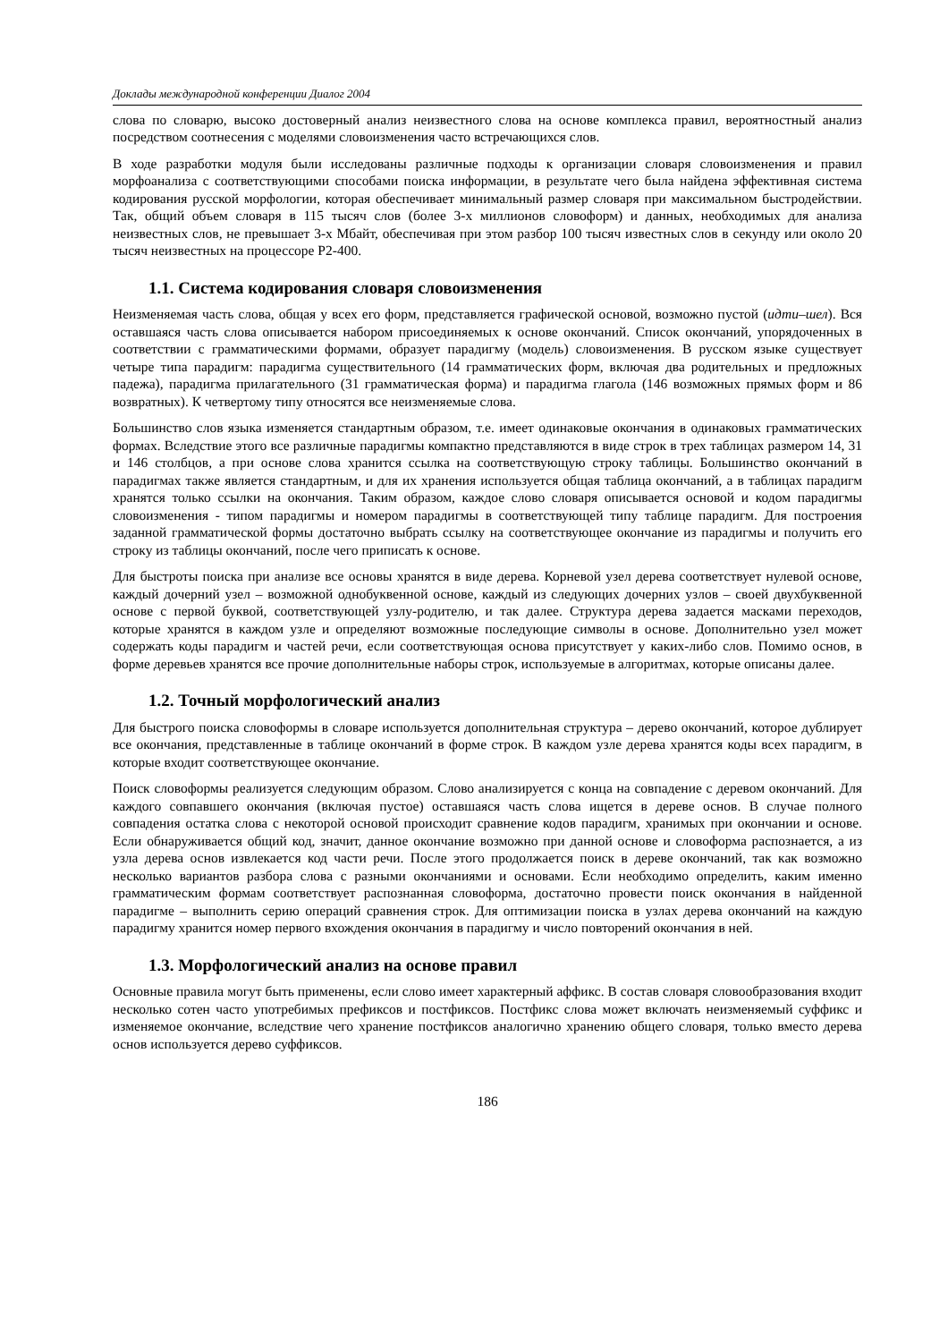Доклады международной конференции Диалог 2004
слова по словарю, высоко достоверный анализ неизвестного слова на основе комплекса правил, вероятностный анализ посредством соотнесения с моделями словоизменения часто встречающихся слов.
В ходе разработки модуля были исследованы различные подходы к организации словаря словоизменения и правил морфоанализа с соответствующими способами поиска информации, в результате чего была найдена эффективная система кодирования русской морфологии, которая обеспечивает минимальный размер словаря при максимальном быстродействии. Так, общий объем словаря в 115 тысяч слов (более 3-х миллионов словоформ) и данных, необходимых для анализа неизвестных слов, не превышает 3-х Мбайт, обеспечивая при этом разбор 100 тысяч известных слов в секунду или около 20 тысяч неизвестных на процессоре P2-400.
1.1. Система кодирования словаря словоизменения
Неизменяемая часть слова, общая у всех его форм, представляется графической основой, возможно пустой (идти–шел). Вся оставшаяся часть слова описывается набором присоединяемых к основе окончаний. Список окончаний, упорядоченных в соответствии с грамматическими формами, образует парадигму (модель) словоизменения. В русском языке существует четыре типа парадигм: парадигма существительного (14 грамматических форм, включая два родительных и предложных падежа), парадигма прилагательного (31 грамматическая форма) и парадигма глагола (146 возможных прямых форм и 86 возвратных). К четвертому типу относятся все неизменяемые слова.
Большинство слов языка изменяется стандартным образом, т.е. имеет одинаковые окончания в одинаковых грамматических формах. Вследствие этого все различные парадигмы компактно представляются в виде строк в трех таблицах размером 14, 31 и 146 столбцов, а при основе слова хранится ссылка на соответствующую строку таблицы. Большинство окончаний в парадигмах также является стандартным, и для их хранения используется общая таблица окончаний, а в таблицах парадигм хранятся только ссылки на окончания. Таким образом, каждое слово словаря описывается основой и кодом парадигмы словоизменения - типом парадигмы и номером парадигмы в соответствующей типу таблице парадигм. Для построения заданной грамматической формы достаточно выбрать ссылку на соответствующее окончание из парадигмы и получить его строку из таблицы окончаний, после чего приписать к основе.
Для быстроты поиска при анализе все основы хранятся в виде дерева. Корневой узел дерева соответствует нулевой основе, каждый дочерний узел – возможной однобуквенной основе, каждый из следующих дочерних узлов – своей двухбуквенной основе с первой буквой, соответствующей узлу-родителю, и так далее. Структура дерева задается масками переходов, которые хранятся в каждом узле и определяют возможные последующие символы в основе. Дополнительно узел может содержать коды парадигм и частей речи, если соответствующая основа присутствует у каких-либо слов. Помимо основ, в форме деревьев хранятся все прочие дополнительные наборы строк, используемые в алгоритмах, которые описаны далее.
1.2. Точный морфологический анализ
Для быстрого поиска словоформы в словаре используется дополнительная структура – дерево окончаний, которое дублирует все окончания, представленные в таблице окончаний в форме строк. В каждом узле дерева хранятся коды всех парадигм, в которые входит соответствующее окончание.
Поиск словоформы реализуется следующим образом. Слово анализируется с конца на совпадение с деревом окончаний. Для каждого совпавшего окончания (включая пустое) оставшаяся часть слова ищется в дереве основ. В случае полного совпадения остатка слова с некоторой основой происходит сравнение кодов парадигм, хранимых при окончании и основе. Если обнаруживается общий код, значит, данное окончание возможно при данной основе и словоформа распознается, а из узла дерева основ извлекается код части речи. После этого продолжается поиск в дереве окончаний, так как возможно несколько вариантов разбора слова с разными окончаниями и основами. Если необходимо определить, каким именно грамматическим формам соответствует распознанная словоформа, достаточно провести поиск окончания в найденной парадигме – выполнить серию операций сравнения строк. Для оптимизации поиска в узлах дерева окончаний на каждую парадигму хранится номер первого вхождения окончания в парадигму и число повторений окончания в ней.
1.3. Морфологический анализ на основе правил
Основные правила могут быть применены, если слово имеет характерный аффикс. В состав словаря словообразования входит несколько сотен часто употребимых префиксов и постфиксов. Постфикс слова может включать неизменяемый суффикс и изменяемое окончание, вследствие чего хранение постфиксов аналогично хранению общего словаря, только вместо дерева основ используется дерево суффиксов.
186